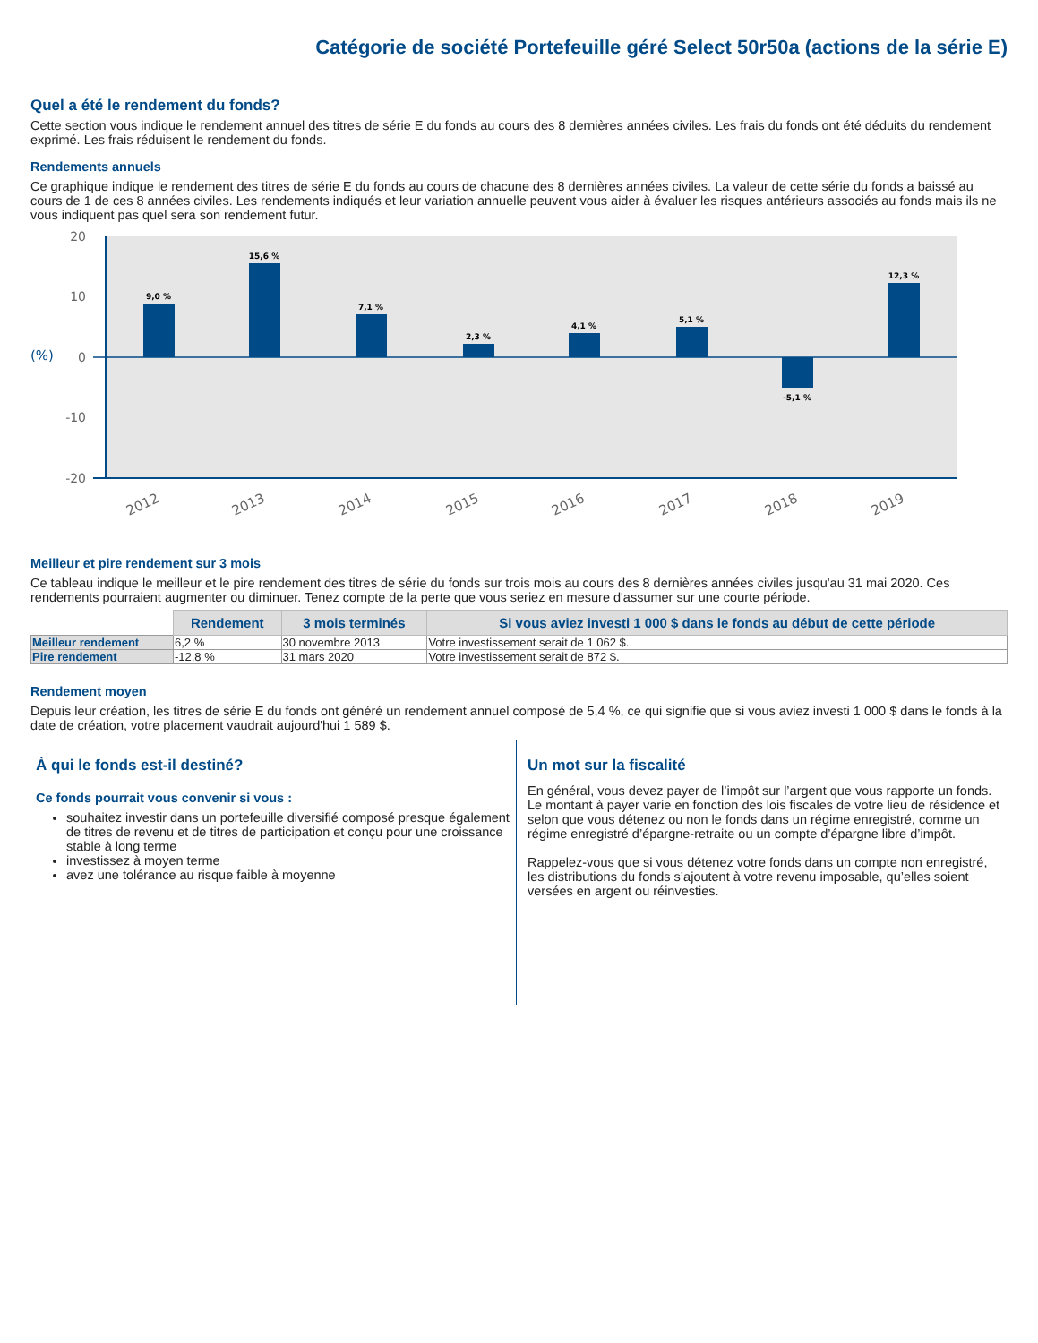Catégorie de société Portefeuille géré Select 50r50a (actions de la série E)
Quel a été le rendement du fonds?
Cette section vous indique le rendement annuel des titres de série E du fonds au cours des 8 dernières années civiles. Les frais du fonds ont été déduits du rendement exprimé. Les frais réduisent le rendement du fonds.
Rendements annuels
Ce graphique indique le rendement des titres de série E du fonds au cours de chacune des 8 dernières années civiles. La valeur de cette série du fonds a baissé au cours de 1 de ces 8 années civiles. Les rendements indiqués et leur variation annuelle peuvent vous aider à évaluer les risques antérieurs associés au fonds mais ils ne vous indiquent pas quel sera son rendement futur.
20
10
0
-10
-20
(%)
9,0 %
15,6 %
7,1 %
2,3 %
4,1 %
5,1 %
-5,1 %
12,3 %
2012
2013
2014
2015
2016
2017
2018
2019
Meilleur et pire rendement sur 3 mois
Ce tableau indique le meilleur et le pire rendement des titres de série du fonds sur trois mois au cours des 8 dernières années civiles jusqu'au 31 mai 2020. Ces rendements pourraient augmenter ou diminuer. Tenez compte de la perte que vous seriez en mesure d'assumer sur une courte période.
| | Rendement | 3 mois terminés | Si vous aviez investi 1 000 $ dans le fonds au début de cette période |
| Meilleur rendement | 6,2 % | 30 novembre 2013 | Votre investissement serait de 1 062 $. |
| Pire rendement | -12,8 % | 31 mars 2020 | Votre investissement serait de 872 $. |
Rendement moyen
Depuis leur création, les titres de série E du fonds ont généré un rendement annuel composé de 5,4 %, ce qui signifie que si vous aviez investi 1 000 $ dans le fonds à la date de création, votre placement vaudrait aujourd'hui 1 589 $.
À qui le fonds est-il destiné?
Ce fonds pourrait vous convenir si vous :
souhaitez investir dans un portefeuille diversifié composé presque également de titres de revenu et de titres de participation et conçu pour une croissance stable à long terme
investissez à moyen terme
avez une tolérance au risque faible à moyenne
Un mot sur la fiscalité
En général, vous devez payer de l’impôt sur l’argent que vous rapporte un fonds. Le montant à payer varie en fonction des lois fiscales de votre lieu de résidence et selon que vous détenez ou non le fonds dans un régime enregistré, comme un régime enregistré d’épargne-retraite ou un compte d’épargne libre d’impôt.
Rappelez-vous que si vous détenez votre fonds dans un compte non enregistré, les distributions du fonds s’ajoutent à votre revenu imposable, qu’elles soient versées en argent ou réinvesties.